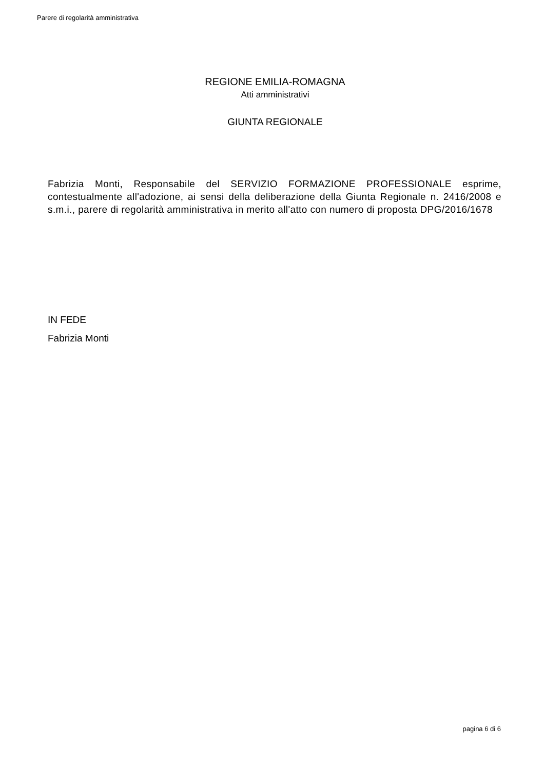Parere di regolarità amministrativa
REGIONE EMILIA-ROMAGNA
Atti amministrativi
GIUNTA REGIONALE
Fabrizia Monti, Responsabile del SERVIZIO FORMAZIONE PROFESSIONALE esprime, contestualmente all'adozione, ai sensi della deliberazione della Giunta Regionale n. 2416/2008 e s.m.i., parere di regolarità amministrativa in merito all'atto con numero di proposta DPG/2016/1678
IN FEDE
Fabrizia Monti
pagina 6 di 6